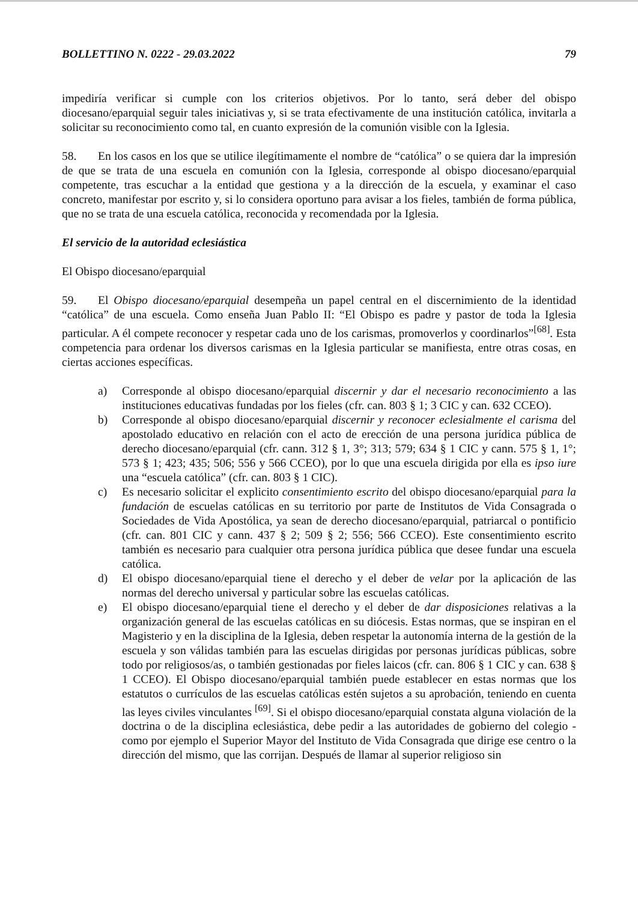BOLLETTINO N. 0222 - 29.03.2022 79
impediría verificar si cumple con los criterios objetivos. Por lo tanto, será deber del obispo diocesano/eparquial seguir tales iniciativas y, si se trata efectivamente de una institución católica, invitarla a solicitar su reconocimiento como tal, en cuanto expresión de la comunión visible con la Iglesia.
58. En los casos en los que se utilice ilegítimamente el nombre de “católica” o se quiera dar la impresión de que se trata de una escuela en comunión con la Iglesia, corresponde al obispo diocesano/eparquial competente, tras escuchar a la entidad que gestiona y a la dirección de la escuela, y examinar el caso concreto, manifestar por escrito y, si lo considera oportuno para avisar a los fieles, también de forma pública, que no se trata de una escuela católica, reconocida y recomendada por la Iglesia.
El servicio de la autoridad eclesiástica
El Obispo diocesano/eparquial
59. El Obispo diocesano/eparquial desempeña un papel central en el discernimiento de la identidad “católica” de una escuela. Como enseña Juan Pablo II: “El Obispo es padre y pastor de toda la Iglesia particular. A él compete reconocer y respetar cada uno de los carismas, promoverlos y coordinarlos”<sup>[68]</sup>. Esta competencia para ordenar los diversos carismas en la Iglesia particular se manifiesta, entre otras cosas, en ciertas acciones específicas.
a) Corresponde al obispo diocesano/eparquial discernir y dar el necesario reconocimiento a las instituciones educativas fundadas por los fieles (cfr. can. 803 § 1; 3 CIC y can. 632 CCEO).
b) Corresponde al obispo diocesano/eparquial discernir y reconocer eclesialmente el carisma del apostolado educativo en relación con el acto de erección de una persona jurídica pública de derecho diocesano/eparquial (cfr. cann. 312 § 1, 3°; 313; 579; 634 § 1 CIC y cann. 575 § 1, 1°; 573 § 1; 423; 435; 506; 556 y 566 CCEO), por lo que una escuela dirigida por ella es ipso iure una “escuela católica” (cfr. can. 803 § 1 CIC).
c) Es necesario solicitar el explicito consentimiento escrito del obispo diocesano/eparquial para la fundación de escuelas católicas en su territorio por parte de Institutos de Vida Consagrada o Sociedades de Vida Apostólica, ya sean de derecho diocesano/eparquial, patriarcal o pontificio (cfr. can. 801 CIC y cann. 437 § 2; 509 § 2; 556; 566 CCEO). Este consentimiento escrito también es necesario para cualquier otra persona jurídica pública que desee fundar una escuela católica.
d) El obispo diocesano/eparquial tiene el derecho y el deber de velar por la aplicación de las normas del derecho universal y particular sobre las escuelas católicas.
e) El obispo diocesano/eparquial tiene el derecho y el deber de dar disposiciones relativas a la organización general de las escuelas católicas en su diócesis. Estas normas, que se inspiran en el Magisterio y en la disciplina de la Iglesia, deben respetar la autonomía interna de la gestión de la escuela y son válidas también para las escuelas dirigidas por personas jurídicas públicas, sobre todo por religiosos/as, o también gestionadas por fieles laicos (cfr. can. 806 § 1 CIC y can. 638 § 1 CCEO). El Obispo diocesano/eparquial también puede establecer en estas normas que los estatutos o currículos de las escuelas católicas estén sujetos a su aprobación, teniendo en cuenta las leyes civiles vinculantes <sup>[69]</sup>. Si el obispo diocesano/eparquial constata alguna violación de la doctrina o de la disciplina eclesiástica, debe pedir a las autoridades de gobierno del colegio - como por ejemplo el Superior Mayor del Instituto de Vida Consagrada que dirige ese centro o la dirección del mismo, que las corrijan. Después de llamar al superior religioso sin